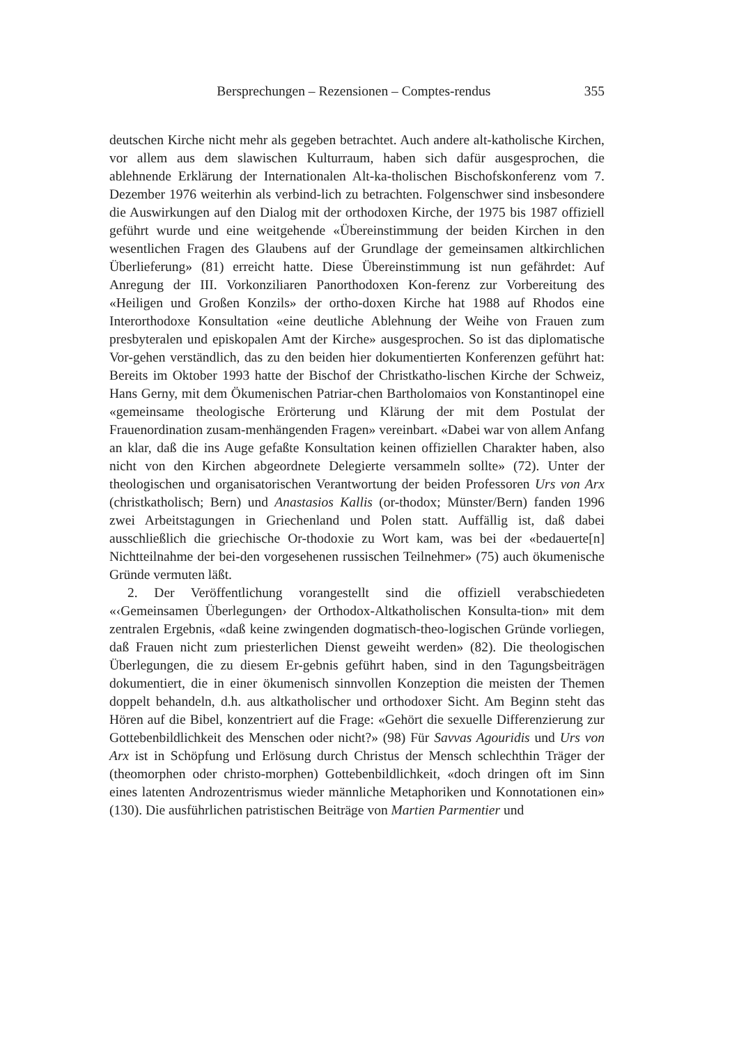Bersprechungen – Rezensionen – Comptes-rendus 355
deutschen Kirche nicht mehr als gegeben betrachtet. Auch andere alt-katholische Kirchen, vor allem aus dem slawischen Kulturraum, haben sich dafür ausgesprochen, die ablehnende Erklärung der Internationalen Alt-ka-tholischen Bischofskonferenz vom 7. Dezember 1976 weiterhin als verbind-lich zu betrachten. Folgenschwer sind insbesondere die Auswirkungen auf den Dialog mit der orthodoxen Kirche, der 1975 bis 1987 offiziell geführt wurde und eine weitgehende «Übereinstimmung der beiden Kirchen in den wesentlichen Fragen des Glaubens auf der Grundlage der gemeinsamen altkirchlichen Überlieferung» (81) erreicht hatte. Diese Übereinstimmung ist nun gefährdet: Auf Anregung der III. Vorkonziliaren Panorthodoxen Kon-ferenz zur Vorbereitung des «Heiligen und Großen Konzils» der ortho-doxen Kirche hat 1988 auf Rhodos eine Interorthodoxe Konsultation «eine deutliche Ablehnung der Weihe von Frauen zum presbyteralen und episkopalen Amt der Kirche» ausgesprochen. So ist das diplomatische Vor-gehen verständlich, das zu den beiden hier dokumentierten Konferenzen geführt hat: Bereits im Oktober 1993 hatte der Bischof der Christkatho-lischen Kirche der Schweiz, Hans Gerny, mit dem Ökumenischen Patriar-chen Bartholomaios von Konstantinopel eine «gemeinsame theologische Erörterung und Klärung der mit dem Postulat der Frauenordination zusam-menhängenden Fragen» vereinbart. «Dabei war von allem Anfang an klar, daß die ins Auge gefaßte Konsultation keinen offiziellen Charakter haben, also nicht von den Kirchen abgeordnete Delegierte versammeln sollte» (72). Unter der theologischen und organisatorischen Verantwortung der beiden Professoren Urs von Arx (christkatholisch; Bern) und Anastasios Kallis (or-thodox; Münster/Bern) fanden 1996 zwei Arbeitstagungen in Griechenland und Polen statt. Auffällig ist, daß dabei ausschließlich die griechische Or-thodoxie zu Wort kam, was bei der «bedauerte[n] Nichtteilnahme der bei-den vorgesehenen russischen Teilnehmer» (75) auch ökumenische Gründe vermuten läßt.
2. Der Veröffentlichung vorangestellt sind die offiziell verabschiedeten «‹Gemeinsamen Überlegungen› der Orthodox-Altkatholischen Konsulta-tion» mit dem zentralen Ergebnis, «daß keine zwingenden dogmatisch-theo-logischen Gründe vorliegen, daß Frauen nicht zum priesterlichen Dienst geweiht werden» (82). Die theologischen Überlegungen, die zu diesem Er-gebnis geführt haben, sind in den Tagungsbeiträgen dokumentiert, die in einer ökumenisch sinnvollen Konzeption die meisten der Themen doppelt behandeln, d.h. aus altkatholischer und orthodoxer Sicht. Am Beginn steht das Hören auf die Bibel, konzentriert auf die Frage: «Gehört die sexuelle Differenzierung zur Gottebenbildlichkeit des Menschen oder nicht?» (98) Für Savvas Agouridis und Urs von Arx ist in Schöpfung und Erlösung durch Christus der Mensch schlechthin Träger der (theomorphen oder christo-morphen) Gottebenbildlichkeit, «doch dringen oft im Sinn eines latenten Androzentrismus wieder männliche Metaphoriken und Konnotationen ein» (130). Die ausführlichen patristischen Beiträge von Martien Parmentier und